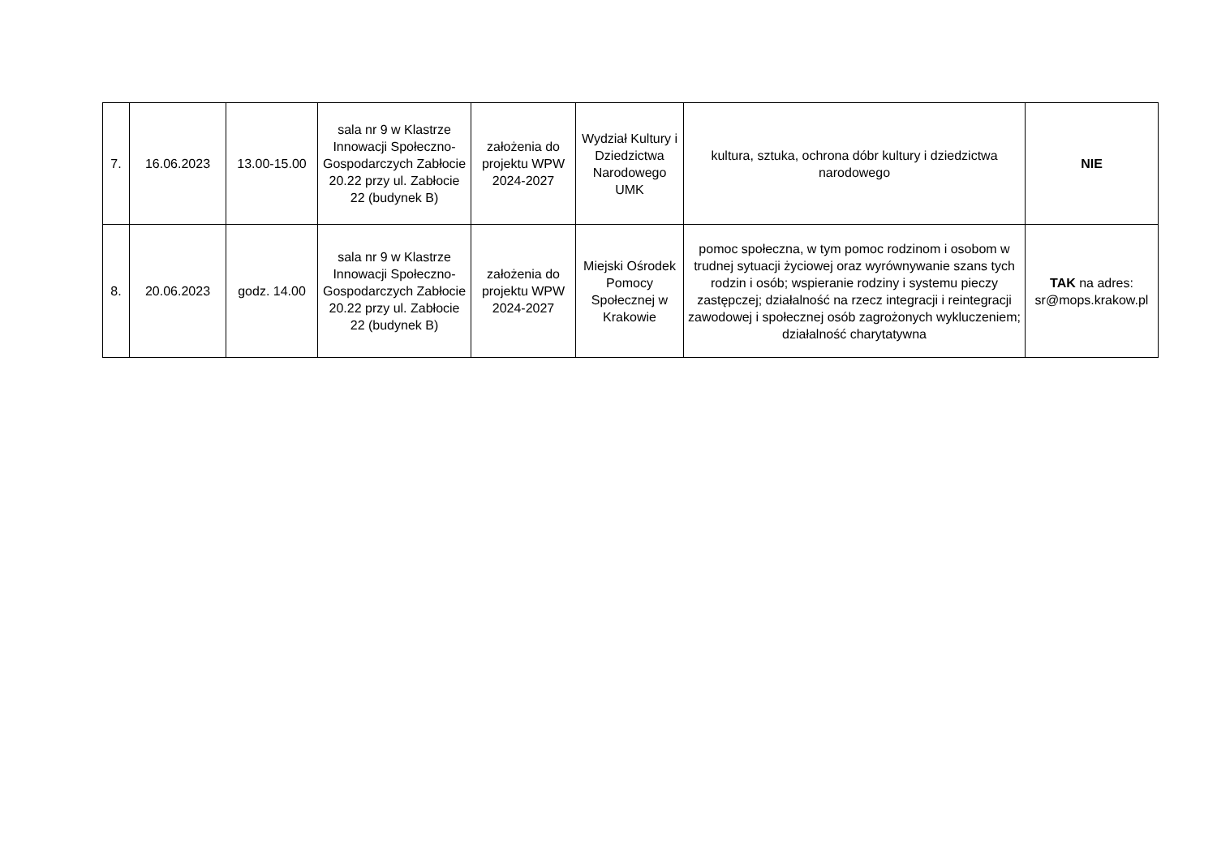| 7. | 16.06.2023 | 13.00-15.00 | sala nr 9 w Klastrze Innowacji Społeczno-Gospodarczych Zabłocie 20.22 przy ul. Zabłocie 22 (budynek B) | założenia do projektu WPW 2024-2027 | Wydział Kultury i Dziedzictwa Narodowego UMK | kultura, sztuka, ochrona dóbr kultury i dziedzictwa narodowego | NIE |
| 8. | 20.06.2023 | godz. 14.00 | sala nr 9 w Klastrze Innowacji Społeczno-Gospodarczych Zabłocie 20.22 przy ul. Zabłocie 22 (budynek B) | założenia do projektu WPW 2024-2027 | Miejski Ośrodek Pomocy Społecznej w Krakowie | pomoc społeczna, w tym pomoc rodzinom i osobom w trudnej sytuacji życiowej oraz wyrównywanie szans tych rodzin i osób; wspieranie rodziny i systemu pieczy zastępczej; działalność na rzecz integracji i reintegracji zawodowej i społecznej osób zagrożonych wykluczeniem; działalność charytatywna | TAK na adres: sr@mops.krakow.pl |